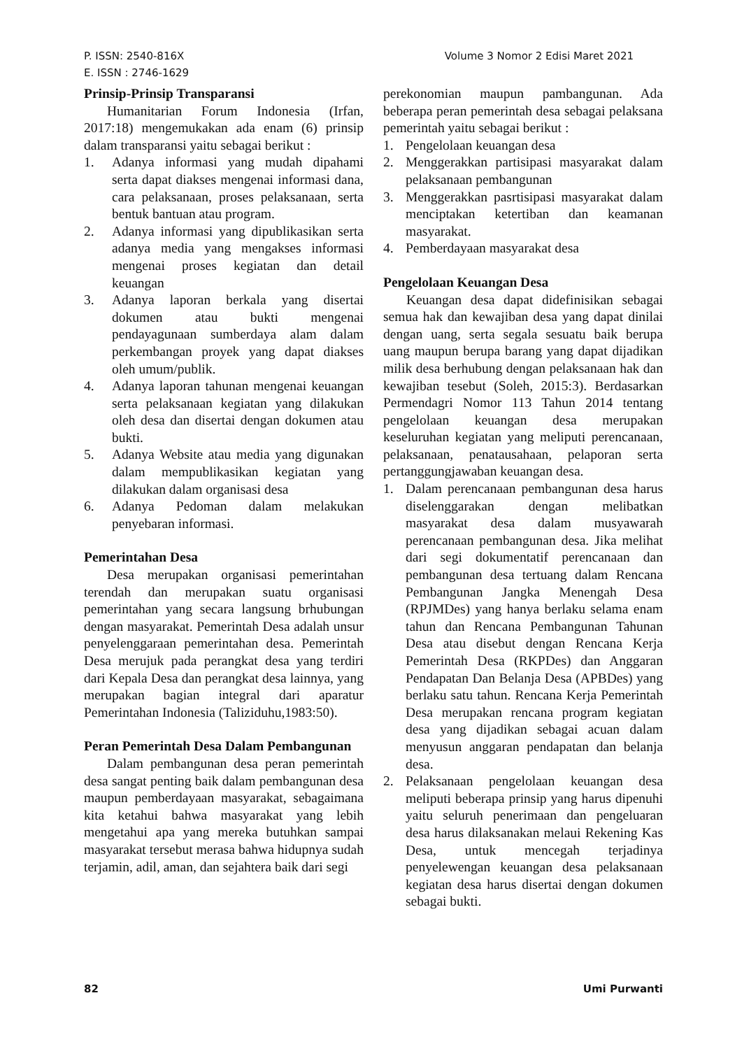P. ISSN: 2540-816X
E. ISSN : 2746-1629
Volume 3 Nomor 2 Edisi Maret 2021
Prinsip-Prinsip Transparansi
Humanitarian Forum Indonesia (Irfan, 2017:18) mengemukakan ada enam (6) prinsip dalam transparansi yaitu sebagai berikut :
1. Adanya informasi yang mudah dipahami serta dapat diakses mengenai informasi dana, cara pelaksanaan, proses pelaksanaan, serta bentuk bantuan atau program.
2. Adanya informasi yang dipublikasikan serta adanya media yang mengakses informasi mengenai proses kegiatan dan detail keuangan
3. Adanya laporan berkala yang disertai dokumen atau bukti mengenai pendayagunaan sumberdaya alam dalam perkembangan proyek yang dapat diakses oleh umum/publik.
4. Adanya laporan tahunan mengenai keuangan serta pelaksanaan kegiatan yang dilakukan oleh desa dan disertai dengan dokumen atau bukti.
5. Adanya Website atau media yang digunakan dalam mempublikasikan kegiatan yang dilakukan dalam organisasi desa
6. Adanya Pedoman dalam melakukan penyebaran informasi.
Pemerintahan Desa
Desa merupakan organisasi pemerintahan terendah dan merupakan suatu organisasi pemerintahan yang secara langsung brhubungan dengan masyarakat. Pemerintah Desa adalah unsur penyelenggaraan pemerintahan desa. Pemerintah Desa merujuk pada perangkat desa yang terdiri dari Kepala Desa dan perangkat desa lainnya, yang merupakan bagian integral dari aparatur Pemerintahan Indonesia (Taliziduhu,1983:50).
Peran Pemerintah Desa Dalam Pembangunan
Dalam pembangunan desa peran pemerintah desa sangat penting baik dalam pembangunan desa maupun pemberdayaan masyarakat, sebagaimana kita ketahui bahwa masyarakat yang lebih mengetahui apa yang mereka butuhkan sampai masyarakat tersebut merasa bahwa hidupnya sudah terjamin, adil, aman, dan sejahtera baik dari segi
perekonomian maupun pambangunan. Ada beberapa peran pemerintah desa sebagai pelaksana pemerintah yaitu sebagai berikut :
1. Pengelolaan keuangan desa
2. Menggerakkan partisipasi masyarakat dalam pelaksanaan pembangunan
3. Menggerakkan pasrtisipasi masyarakat dalam menciptakan ketertiban dan keamanan masyarakat.
4. Pemberdayaan masyarakat desa
Pengelolaan Keuangan Desa
Keuangan desa dapat didefinisikan sebagai semua hak dan kewajiban desa yang dapat dinilai dengan uang, serta segala sesuatu baik berupa uang maupun berupa barang yang dapat dijadikan milik desa berhubung dengan pelaksanaan hak dan kewajiban tesebut (Soleh, 2015:3). Berdasarkan Permendagri Nomor 113 Tahun 2014 tentang pengelolaan keuangan desa merupakan keseluruhan kegiatan yang meliputi perencanaan, pelaksanaan, penatausahaan, pelaporan serta pertanggungjawaban keuangan desa.
1. Dalam perencanaan pembangunan desa harus diselenggarakan dengan melibatkan masyarakat desa dalam musyawarah perencanaan pembangunan desa. Jika melihat dari segi dokumentatif perencanaan dan pembangunan desa tertuang dalam Rencana Pembangunan Jangka Menengah Desa (RPJMDes) yang hanya berlaku selama enam tahun dan Rencana Pembangunan Tahunan Desa atau disebut dengan Rencana Kerja Pemerintah Desa (RKPDes) dan Anggaran Pendapatan Dan Belanja Desa (APBDes) yang berlaku satu tahun. Rencana Kerja Pemerintah Desa merupakan rencana program kegiatan desa yang dijadikan sebagai acuan dalam menyusun anggaran pendapatan dan belanja desa.
2. Pelaksanaan pengelolaan keuangan desa meliputi beberapa prinsip yang harus dipenuhi yaitu seluruh penerimaan dan pengeluaran desa harus dilaksanakan melaui Rekening Kas Desa, untuk mencegah terjadinya penyelewengan keuangan desa pelaksanaan kegiatan desa harus disertai dengan dokumen sebagai bukti.
82 Umi Purwanti